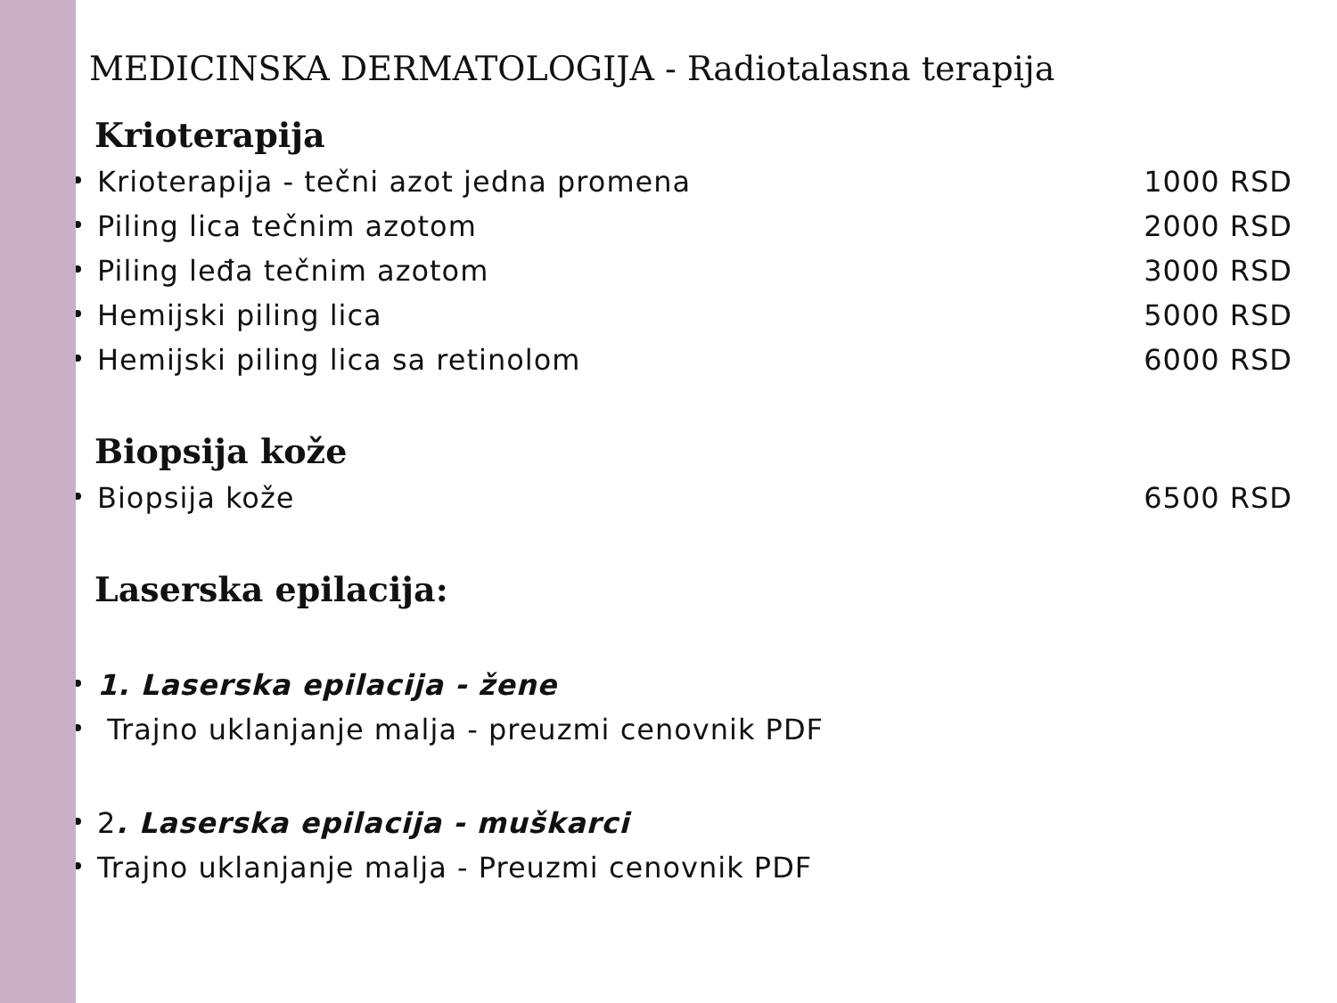MEDICINSKA DERMATOLOGIJA - Radiotalasna terapija
Krioterapija
Krioterapija - tečni azot jedna promena 1000 RSD
Piling lica tečnim azotom 2000 RSD
Piling leđa tečnim azotom 3000 RSD
Hemijski piling lica 5000 RSD
Hemijski piling lica sa retinolom 6000 RSD
Biopsija kože
Biopsija kože 6500 RSD
Laserska epilacija:
1. Laserska epilacija - žene
Trajno uklanjanje malja - preuzmi cenovnik PDF
2. Laserska epilacija - muškarci
Trajno uklanjanje malja - Preuzmi cenovnik PDF